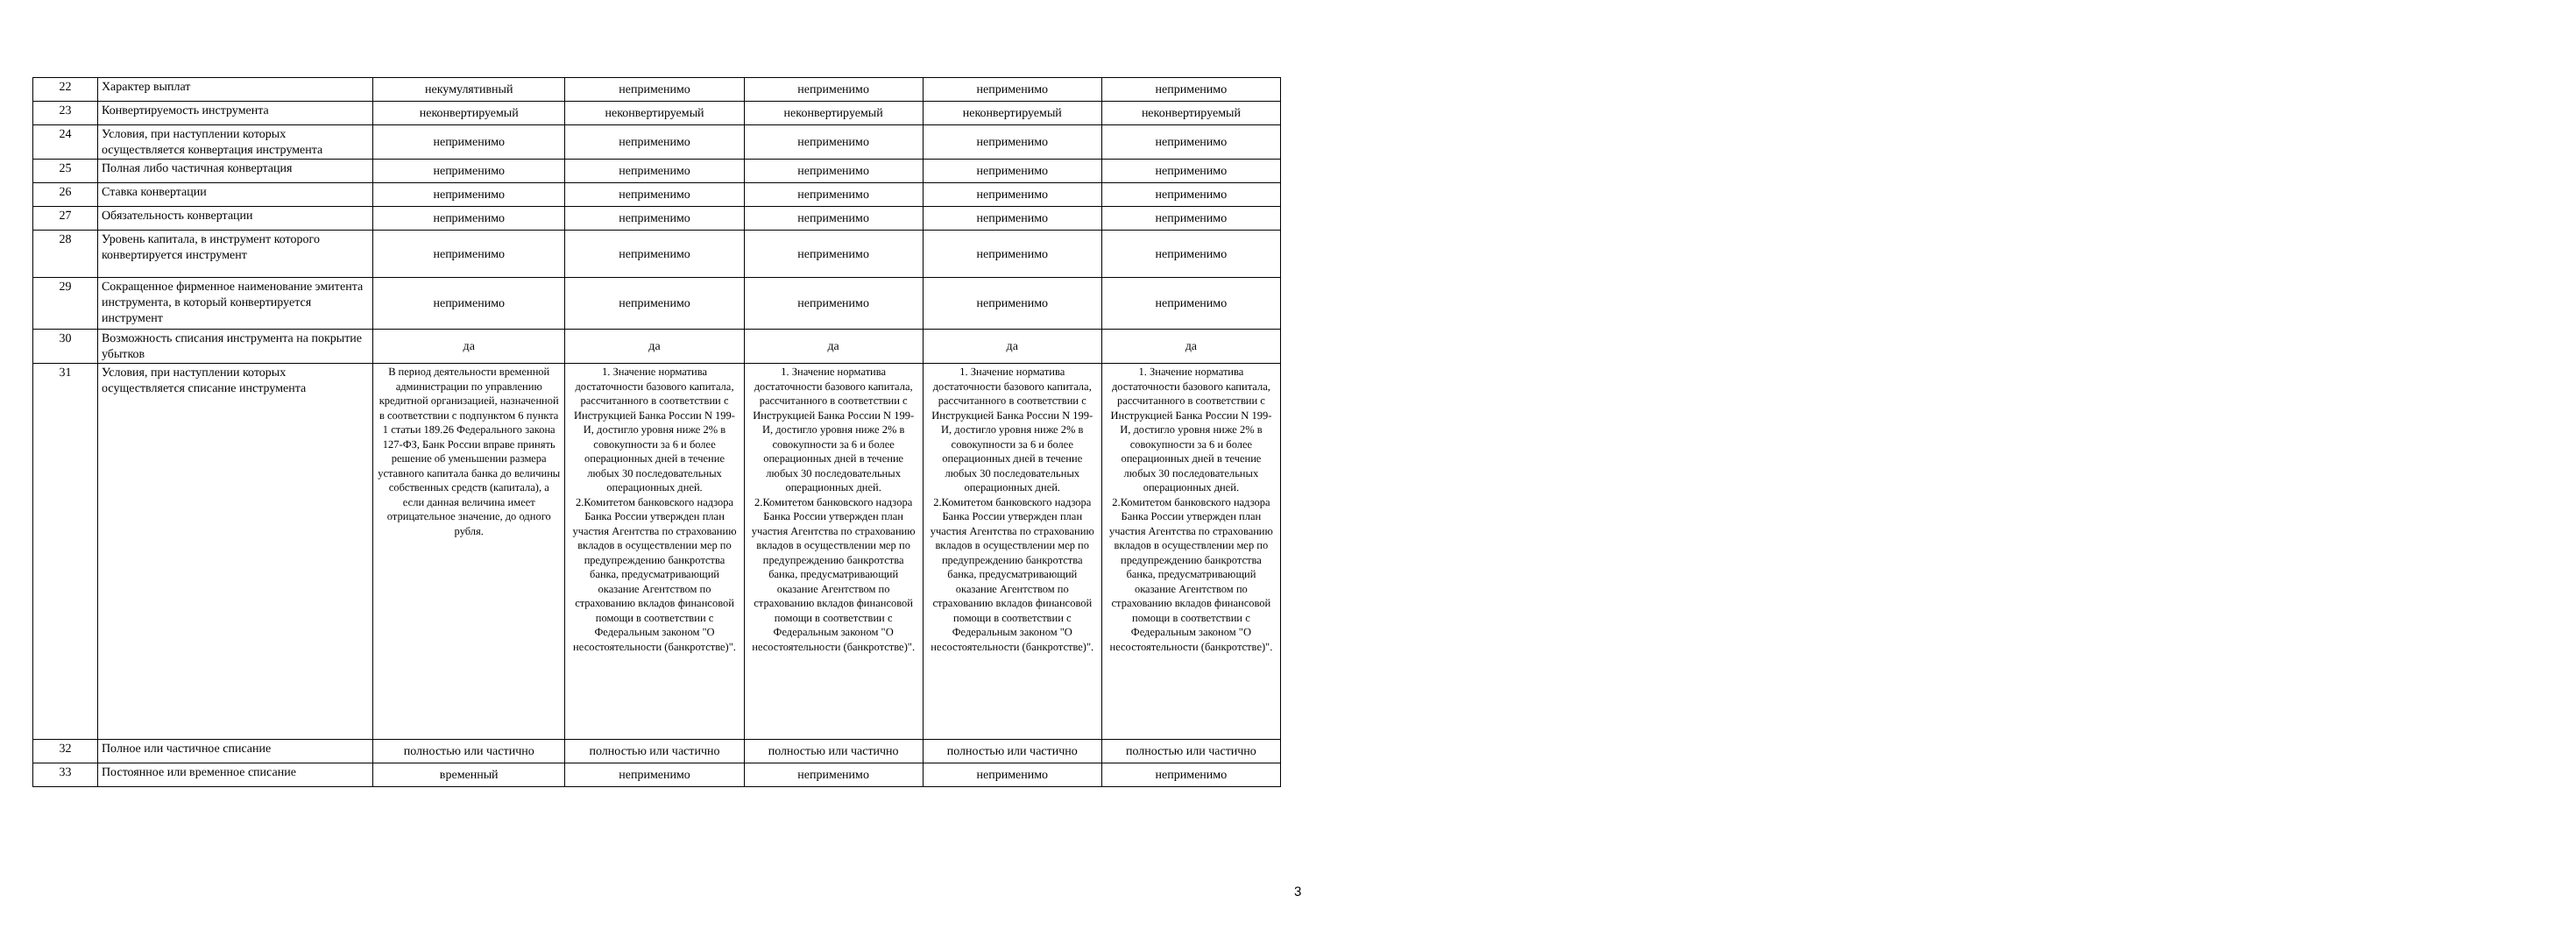| 22 | Характер выплат | некумулятивный | неприменимо | неприменимо | неприменимо | неприменимо |
| 23 | Конвертируемость инструмента | неконвертируемый | неконвертируемый | неконвертируемый | неконвертируемый | неконвертируемый |
| 24 | Условия, при наступлении которых осуществляется конвертация инструмента | неприменимо | неприменимо | неприменимо | неприменимо | неприменимо |
| 25 | Полная либо частичная конвертация | неприменимо | неприменимо | неприменимо | неприменимо | неприменимо |
| 26 | Ставка конвертации | неприменимо | неприменимо | неприменимо | неприменимо | неприменимо |
| 27 | Обязательность конвертации | неприменимо | неприменимо | неприменимо | неприменимо | неприменимо |
| 28 | Уровень капитала, в инструмент которого конвертируется инструмент | неприменимо | неприменимо | неприменимо | неприменимо | неприменимо |
| 29 | Сокращенное фирменное наименование эмитента инструмента, в который конвертируется инструмент | неприменимо | неприменимо | неприменимо | неприменимо | неприменимо |
| 30 | Возможность списания инструмента на покрытие убытков | да | да | да | да | да |
| 31 | Условия, при наступлении которых осуществляется списание инструмента | В период деятельности временной администрации по управлению кредитной организацией, назначенной в соответствии с подпунктом 6 пункта 1 статьи 189.26 Федерального закона 127-ФЗ, Банк России вправе принять решение об уменьшении размера уставного капитала банка до величины собственных средств (капитала), а если данная величина имеет отрицательное значение, до одного рубля. | 1. Значение норматива достаточности базового капитала, рассчитанного в соответствии с Инструкцией Банка России N 199-И, достигло уровня ниже 2% в совокупности за 6 и более операционных дней в течение любых 30 последовательных операционных дней. 2.Комитетом банковского надзора Банка России утвержден план участия Агентства по страхованию вкладов в осуществлении мер по предупреждению банкротства банка, предусматривающий оказание Агентством по страхованию вкладов финансовой помощи в соответствии с Федеральным законом "О несостоятельности (банкротстве)". | 1. Значение норматива достаточности базового капитала, рассчитанного в соответствии с Инструкцией Банка России N 199-И, достигло уровня ниже 2% в совокупности за 6 и более операционных дней в течение любых 30 последовательных операционных дней. 2.Комитетом банковского надзора Банка России утвержден план участия Агентства по страхованию вкладов в осуществлении мер по предупреждению банкротства банка, предусматривающий оказание Агентством по страхованию вкладов финансовой помощи в соответствии с Федеральным законом "О несостоятельности (банкротстве)". | 1. Значение норматива достаточности базового капитала, рассчитанного в соответствии с Инструкцией Банка России N 199-И, достигло уровня ниже 2% в совокупности за 6 и более операционных дней в течение любых 30 последовательных операционных дней. 2.Комитетом банковского надзора Банка России утвержден план участия Агентства по страхованию вкладов в осуществлении мер по предупреждению банкротства банка, предусматривающий оказание Агентством по страхованию вкладов финансовой помощи в соответствии с Федеральным законом "О несостоятельности (банкротстве)". | 1. Значение норматива достаточности базового капитала, рассчитанного в соответствии с Инструкцией Банка России N 199-И, достигло уровня ниже 2% в совокупности за 6 и более операционных дней в течение любых 30 последовательных операционных дней. 2.Комитетом банковского надзора Банка России утвержден план участия Агентства по страхованию вкладов в осуществлении мер по предупреждению банкротства банка, предусматривающий оказание Агентством по страхованию вкладов финансовой помощи в соответствии с Федеральным законом "О несостоятельности (банкротстве)". |
| 32 | Полное или частичное списание | полностью или частично | полностью или частично | полностью или частично | полностью или частично | полностью или частично |
| 33 | Постоянное или временное списание | временный | неприменимо | неприменимо | неприменимо | неприменимо |
3